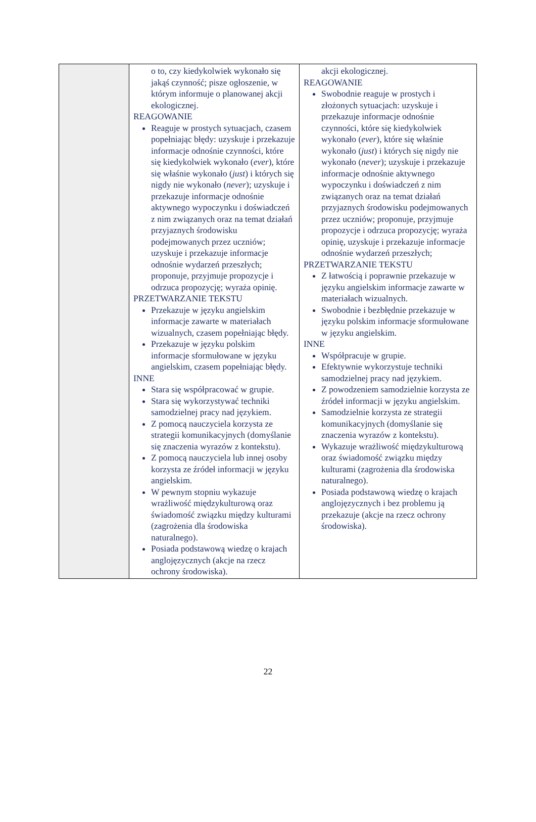| | o to, czy kiedykolwiek wykonało się jakąś czynność; pisze ogłoszenie, w którym informuje o planowanej akcji ekologicznej. REAGOWANIE Reaguje w prostych sytuacjach, czasem popełniając błędy: uzyskuje i przekazuje informacje odnośnie czynności, które się kiedykolwiek wykonało ( ever ), które się właśnie wykonało ( just ) i których się nigdy nie wykonało ( never ); uzyskuje i przekazuje informacje odnośnie aktywnego wypoczynku i doświadczeń z nim związanych oraz na temat działań przyjaznych środowisku podejmowanych przez uczniów; uzyskuje i przekazuje informacje odnośnie wydarzeń przeszłych; proponuje, przyjmuje propozycje i odrzuca propozycję; wyraża opinię. PRZETWARZANIE TEKSTU Przekazuje w języku angielskim informacje zawarte w materiałach wizualnych, czasem popełniając błędy. Przekazuje w języku polskim informacje sformułowane w języku angielskim, czasem popełniając błędy. INNE Stara się współpracować w grupie. Stara się wykorzystywać techniki samodzielnej pracy nad językiem. Z pomocą nauczyciela korzysta ze strategii komunikacyjnych (domyślanie się znaczenia wyrazów z kontekstu). Z pomocą nauczyciela lub innej osoby korzysta ze źródeł informacji w języku angielskim. W pewnym stopniu wykazuje wrażliwość międzykulturową oraz świadomość związku między kulturami (zagrożenia dla środowiska naturalnego). Posiada podstawową wiedzę o krajach anglojęzycznych (akcje na rzecz ochrony środowiska). | akcji ekologicznej. REAGOWANIE Swobodnie reaguje w prostych i złożonych sytuacjach: uzyskuje i przekazuje informacje odnośnie czynności, które się kiedykolwiek wykonało ( ever ), które się właśnie wykonało ( just ) i których się nigdy nie wykonało ( never ); uzyskuje i przekazuje informacje odnośnie aktywnego wypoczynku i doświadczeń z nim związanych oraz na temat działań przyjaznych środowisku podejmowanych przez uczniów; proponuje, przyjmuje propozycje i odrzuca propozycję; wyraża opinię, uzyskuje i przekazuje informacje odnośnie wydarzeń przeszłych; PRZETWARZANIE TEKSTU Z łatwością i poprawnie przekazuje w języku angielskim informacje zawarte w materiałach wizualnych. Swobodnie i bezbłędnie przekazuje w języku polskim informacje sformułowane w języku angielskim. INNE Współpracuje w grupie. Efektywnie wykorzystuje techniki samodzielnej pracy nad językiem. Z powodzeniem samodzielnie korzysta ze źródeł informacji w języku angielskim. Samodzielnie korzysta ze strategii komunikacyjnych (domyślanie się znaczenia wyrazów z kontekstu). Wykazuje wrażliwość międzykulturową oraz świadomość związku między kulturami (zagrożenia dla środowiska naturalnego). Posiada podstawową wiedzę o krajach anglojęzycznych i bez problemu ją przekazuje (akcje na rzecz ochrony środowiska). |
22